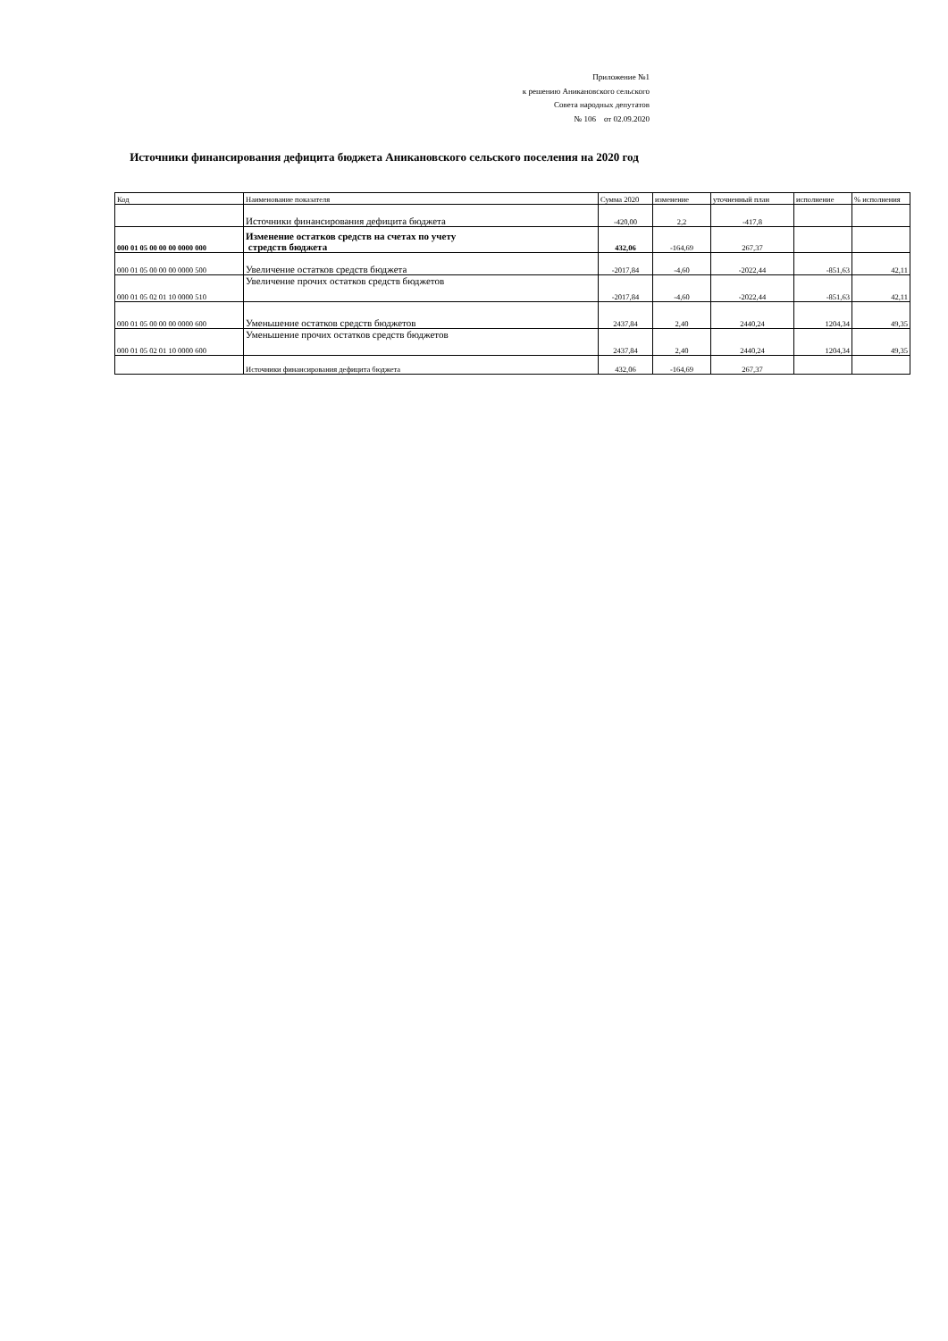Приложение №1
к решению Аникановского сельского
Совета народных депутатов
№ 106 от 02.09.2020
Источники финансирования дефицита бюджета Аникановского сельского поселения на 2020 год
| Код | Наименование показателя | Сумма 2020 | изменение | уточненный план | исполнение | % исполнения |
| --- | --- | --- | --- | --- | --- | --- |
| | Источники финансирования дефицита бюджета | -420,00 | 2,2 | -417,8 | | |
| 000 01 05 00 00 00 0000 000 | Изменение остатков средств на счетах по учету стредств бюджета | 432,06 | -164,69 | 267,37 | | |
| 000 01 05 00 00 00 0000 500 | Увеличение остатков средств бюджета | -2017,84 | -4,60 | -2022,44 | -851,63 | 42,11 |
| 000 01 05 02 01 10 0000 510 | Увеличение прочих остатков средств бюджетов | -2017,84 | -4,60 | -2022,44 | -851,63 | 42,11 |
| 000 01 05 00 00 00 0000 600 | Уменьшение остатков средств бюджетов | 2437,84 | 2,40 | 2440,24 | 1204,34 | 49,35 |
| 000 01 05 02 01 10 0000 600 | Уменьшение прочих остатков средств бюджетов | 2437,84 | 2,40 | 2440,24 | 1204,34 | 49,35 |
| | Источники финансирования дефицита бюджета | 432,06 | -164,69 | 267,37 | | |